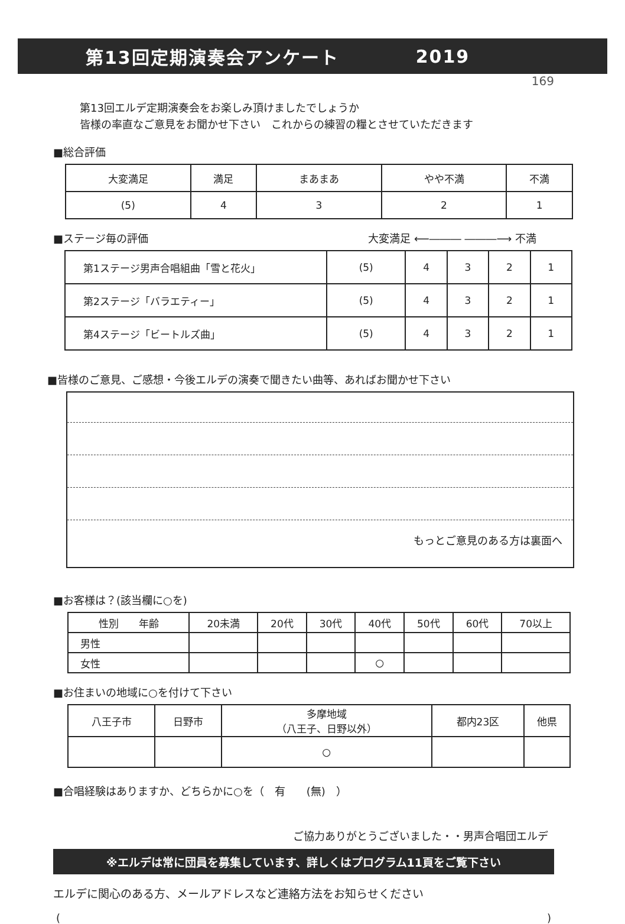第13回定期演奏会アンケート 2019
169
第13回エルデ定期演奏会をお楽しみ頂けましたでしょうか
皆様の率直なご意見をお聞かせ下さい　これからの練習の糧とさせていただきます
■総合評価
| 大変満足 | 満足 | まあまあ | やや不満 | 不満 |
| --- | --- | --- | --- | --- |
| (5) | 4 | 3 | 2 | 1 |
■ステージ毎の評価 大変満足 ⟵――― ―――⟶ 不満
| 第1ステージ男声合唱組曲「雪と花火」 | (5) | 4 | 3 | 2 | 1 |
| 第2ステージ「バラエティー」 | (5) | 4 | 3 | 2 | 1 |
| 第4ステージ「ビートルズ曲」 | (5) | 4 | 3 | 2 | 1 |
■皆様のご意見、ご感想・今後エルデの演奏で聞きたい曲等、あればお聞かせ下さい
もっとご意見のある方は裏面へ
■お客様は？(該当欄に○を)
| 性別 年齢 | 20未満 | 20代 | 30代 | 40代 | 50代 | 60代 | 70以上 |
| 男性 | | | | | | | |
| 女性 | | | | ○ | | | |
■お住まいの地域に○を付けて下さい
| 八王子市 | 日野市 | 多摩地域 （八王子、日野以外） | 都内23区 | 他県 |
| | | ○ | | |
■合唱経験はありますか、どちらかに○を（　有　　(無)　）
ご協力ありがとうございました・・男声合唱団エルデ
※エルデは常に団員を募集しています、詳しくはプログラム11頁をご覧下さい
エルデに関心のある方、メールアドレスなど連絡方法をお知らせください
()